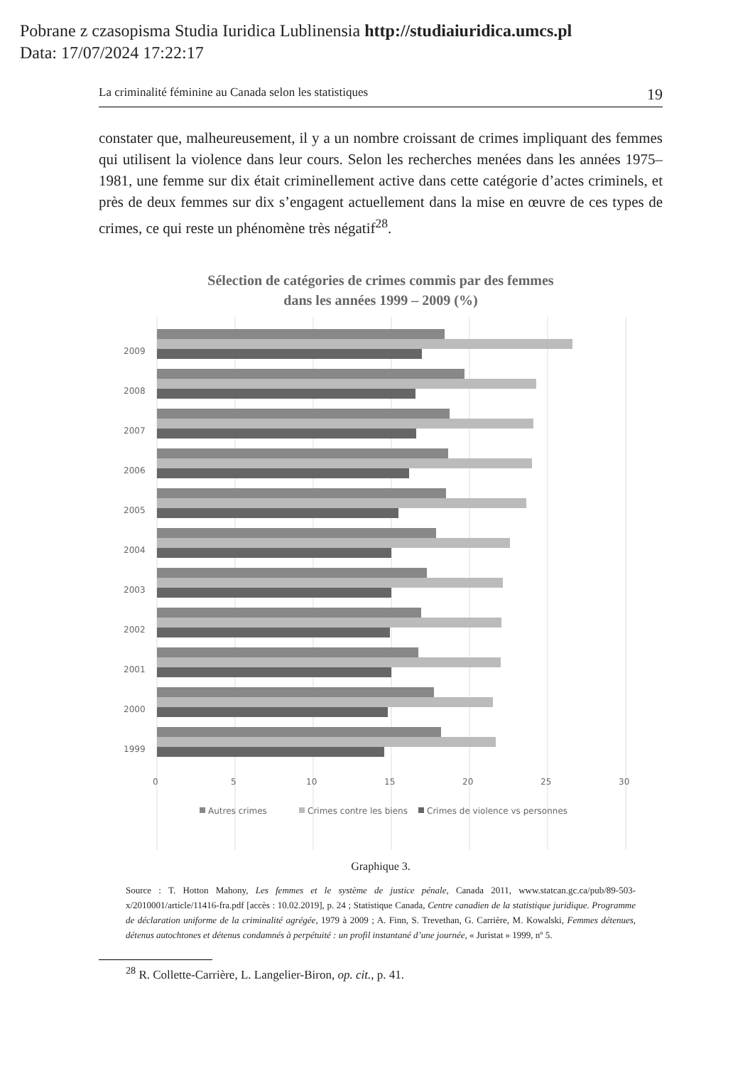Pobrane z czasopisma Studia Iuridica Lublinensia http://studiaiuridica.umcs.pl
Data: 17/07/2024 17:22:17
La criminalité féminine au Canada selon les statistiques 19
constater que, malheureusement, il y a un nombre croissant de crimes impliquant des femmes qui utilisent la violence dans leur cours. Selon les recherches menées dans les années 1975–1981, une femme sur dix était criminellement active dans cette catégorie d’actes criminels, et près de deux femmes sur dix s’engagent actuellement dans la mise en œuvre de ces types de crimes, ce qui reste un phénomène très négatif<sup>28</sup>.
Sélection de catégories de crimes commis par des femmes
dans les années 1999 – 2009 (%)
2009
2008
2007
2006
2005
2004
2003
2002
2001
2000
1999
0
5
10
15
20
25
30
Autres crimes
Crimes contre les biens
Crimes de violence vs personnes
Graphique 3.
Source : T. Hotton Mahony, Les femmes et le système de justice pénale, Canada 2011, www.statcan.gc.ca/pub/89-503-x/2010001/article/11416-fra.pdf [accès : 10.02.2019], p. 24 ; Statistique Canada, Centre canadien de la statistique juridique. Programme de déclaration uniforme de la criminalité agrégée, 1979 à 2009 ; A. Finn, S. Trevethan, G. Carrière, M. Kowalski, Femmes détenues, détenus autochtones et détenus condamnés à perpétuité : un profil instantané d’une journée, « Juristat » 1999, nº 5.
<sup>28</sup> R. Collette-Carrière, L. Langelier-Biron, op. cit., p. 41.